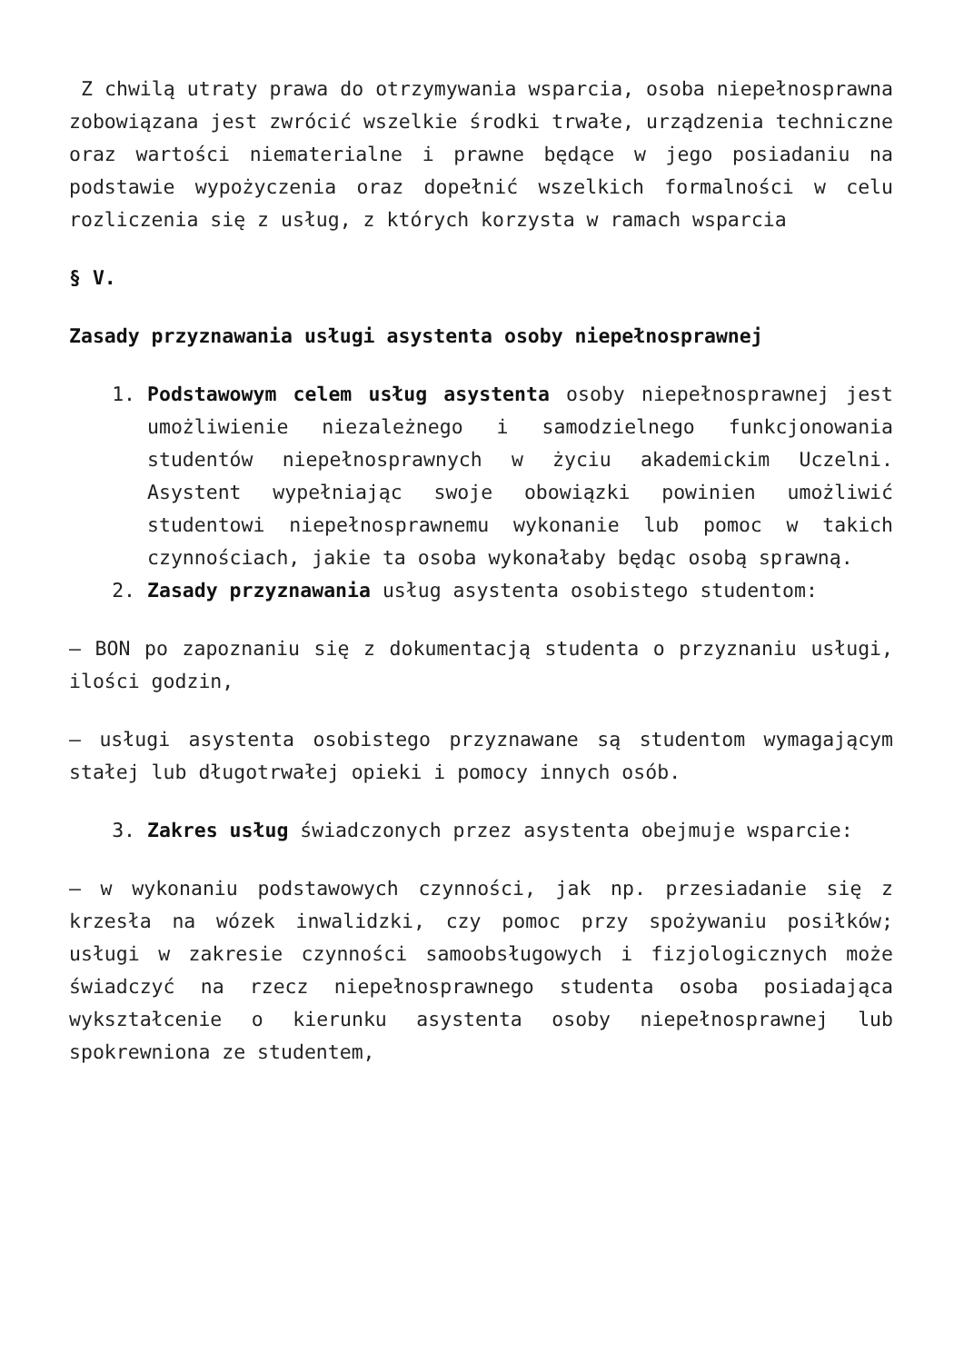Z chwilą utraty prawa do otrzymywania wsparcia, osoba niepełnosprawna zobowiązana jest zwrócić wszelkie środki trwałe, urządzenia techniczne oraz wartości niematerialne i prawne będące w jego posiadaniu na podstawie wypożyczenia oraz dopełnić wszelkich formalności w celu rozliczenia się z usług, z których korzysta w ramach wsparcia
§ V.
Zasady przyznawania usługi asystenta osoby niepełnosprawnej
1. Podstawowym celem usług asystenta osoby niepełnosprawnej jest umożliwienie niezależnego i samodzielnego funkcjonowania studentów niepełnosprawnych w życiu akademickim Uczelni. Asystent wypełniając swoje obowiązki powinien umożliwić studentowi niepełnosprawnemu wykonanie lub pomoc w takich czynnościach, jakie ta osoba wykonałaby będąc osobą sprawną.
2. Zasady przyznawania usług asystenta osobistego studentom:
– BON po zapoznaniu się z dokumentacją studenta o przyznaniu usługi, ilości godzin,
– usługi asystenta osobistego przyznawane są studentom wymagającym stałej lub długotrwałej opieki i pomocy innych osób.
3. Zakres usług świadczonych przez asystenta obejmuje wsparcie:
– w wykonaniu podstawowych czynności, jak np. przesiadanie się z krzesła na wózek inwalidzki, czy pomoc przy spożywaniu posiłków; usługi w zakresie czynności samoobsługowych i fizjologicznych może świadczyć na rzecz niepełnosprawnego studenta osoba posiadająca wykształcenie o kierunku asystenta osoby niepełnosprawnej lub spokrewniona ze studentem,